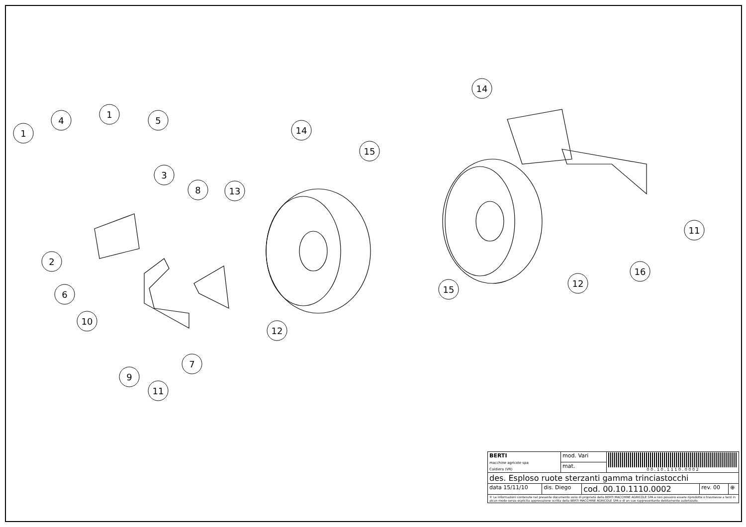1
4
1
5
3
8
13
14
15
2
6
10
12
7
9
11
14
11
16
12
15
| BERTI macchine agricole spa Caldiera (VR) | mod. Vari | 0 0 . 1 0 . 1 1 1 0 . 0 0 0 2 |
| | mat. | |
| des. Esploso ruote sterzanti gamma trinciastocchi | | |
| / data 15/11/10 / dis. Diego / cod. 00.10.1110.0002 / rev. 00 / ⊕ / | | |
| © Le informazioni contenute nel presente documento sono di proprietà della BERTI MACCHINE AGRICOLE SPA e non possono essere riprodotte o trasmesse a terzi in alcun modo senza esplicita approvazione scritta della BERTI MACCHINE AGRICOLE SPA o di un suo rappresentante debitamente autorizzato. | | |